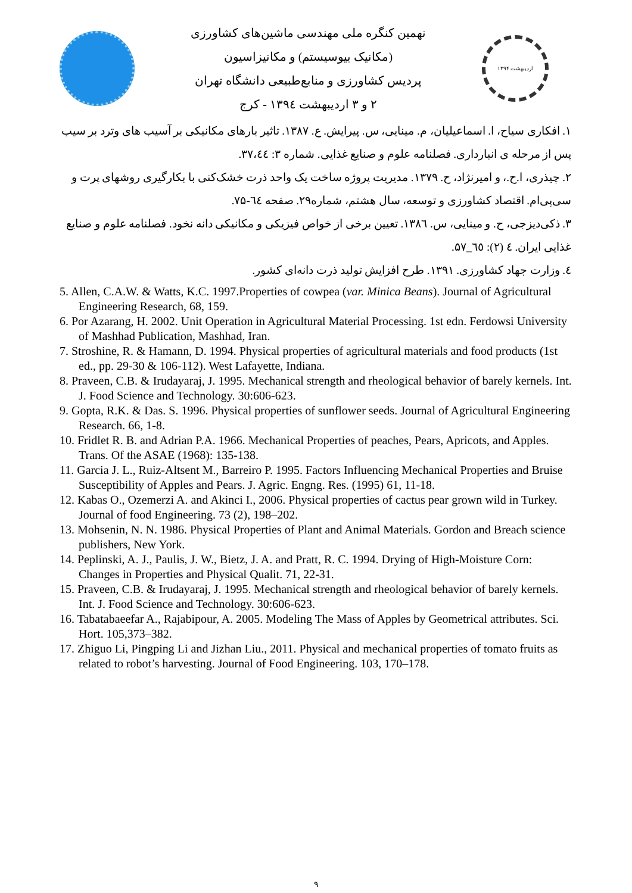نهمین کنگره ملی مهندسی ماشین‌های کشاورزی
(مکانیک بیوسیستم) و مکانیزاسیون
پردیس کشاورزی و منابع‌طبیعی دانشگاه تهران
۲ و ۳ اردیبهشت ۱۳۹٤ - کرج
اردیبهشت ۱۳۹۴
۱. افکاری سیاح، ا. اسماعیلیان، م. مینایی، س. پیرایش. ع. ۱۳۸۷. تاثیر بارهای مکانیکی بر آسیب های وترد بر سیب پس از مرحله ی انبارداری. فصلنامه علوم و صنایع غذایی. شماره ۳: ۳۷،٤٤.
۲. چیذری، ا.ح.، و امیرنژاد، ح. ۱۳۷۹. مدیریت پروژه ساخت یک واحد ذرت خشک‌کنی با بکارگیری روشهای پرت و سی‌پی‌ام. اقتصاد کشاورزی و توسعه، سال هشتم، شماره۲۹. صفحه ٦٤-۷۵.
۳. ذکی‌دیزجی، ح. و مینایی، س. ۱۳۸٦. تعیین برخی از خواص فیزیکی و مکانیکی دانه نخود. فصلنامه علوم و صنایع غذایی ایران. ٤ (۲): ٦٥_۵۷.
٤. وزارت جهاد کشاورزی. ۱۳۹۱. طرح افزایش تولید ذرت دانه‌ای کشور.
5. Allen, C.A.W. & Watts, K.C. 1997.Properties of cowpea (var. Minica Beans). Journal of Agricultural Engineering Research, 68, 159.
6. Por Azarang, H. 2002. Unit Operation in Agricultural Material Processing. 1st edn. Ferdowsi University of Mashhad Publication, Mashhad, Iran.
7. Stroshine, R. & Hamann, D. 1994. Physical properties of agricultural materials and food products (1st ed., pp. 29-30 & 106-112). West Lafayette, Indiana.
8. Praveen, C.B. & Irudayaraj, J. 1995. Mechanical strength and rheological behavior of barely kernels. Int. J. Food Science and Technology. 30:606-623.
9. Gopta, R.K. & Das. S. 1996. Physical properties of sunflower seeds. Journal of Agricultural Engineering Research. 66, 1-8.
10. Fridlet R. B. and Adrian P.A. 1966. Mechanical Properties of peaches, Pears, Apricots, and Apples. Trans. Of the ASAE (1968): 135-138.
11. Garcia J. L., Ruiz-Altsent M., Barreiro P. 1995. Factors Influencing Mechanical Properties and Bruise Susceptibility of Apples and Pears. J. Agric. Engng. Res. (1995) 61, 11-18.
12. Kabas O., Ozemerzi A. and Akinci I., 2006. Physical properties of cactus pear grown wild in Turkey. Journal of food Engineering. 73 (2), 198–202.
13. Mohsenin, N. N. 1986. Physical Properties of Plant and Animal Materials. Gordon and Breach science publishers, New York.
14. Peplinski, A. J., Paulis, J. W., Bietz, J. A. and Pratt, R. C. 1994. Drying of High-Moisture Corn: Changes in Properties and Physical Qualit. 71, 22-31.
15. Praveen, C.B. & Irudayaraj, J. 1995. Mechanical strength and rheological behavior of barely kernels. Int. J. Food Science and Technology. 30:606-623.
16. Tabatabaeefar A., Rajabipour, A. 2005. Modeling The Mass of Apples by Geometrical attributes. Sci. Hort. 105,373–382.
17. Zhiguo Li, Pingping Li and Jizhan Liu., 2011. Physical and mechanical properties of tomato fruits as related to robot’s harvesting. Journal of Food Engineering. 103, 170–178.
۹